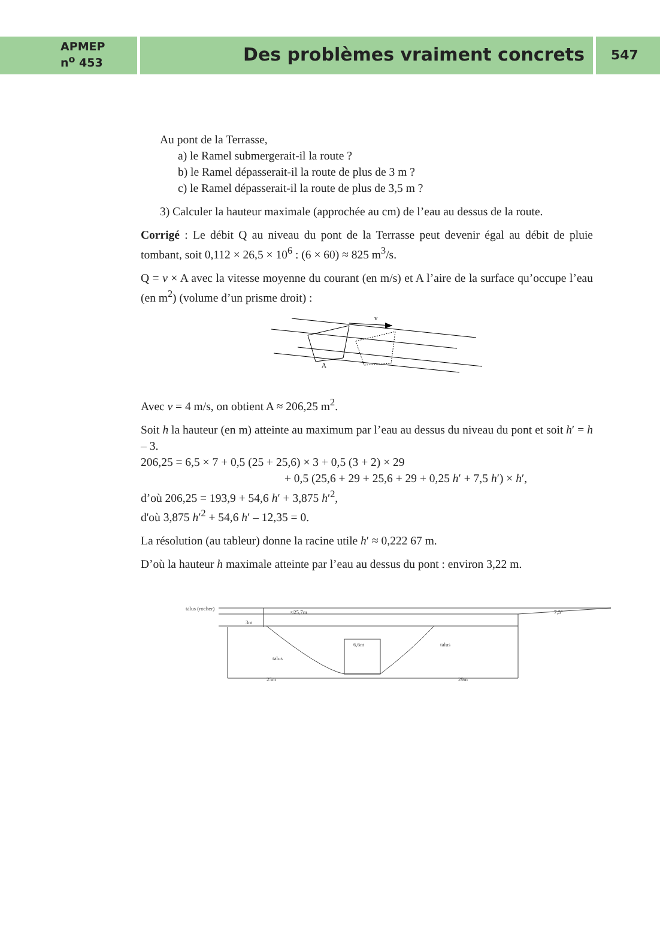APMEP
n<sup>o</sup> 453
Des problèmes vraiment concrets
547
Au pont de la Terrasse,
a) le Ramel submergerait-il la route ?
b) le Ramel dépasserait-il la route de plus de 3 m ?
c) le Ramel dépasserait-il la route de plus de 3,5 m ?
3) Calculer la hauteur maximale (approchée au cm) de l’eau au dessus de la route.
Corrigé : Le débit Q au niveau du pont de la Terrasse peut devenir égal au débit de pluie tombant, soit 0,112 × 26,5 × 10<sup>6</sup> : (6 × 60) ≈ 825 m<sup>3</sup>/s.
Q = v × A avec la vitesse moyenne du courant (en m/s) et A l’aire de la surface qu’occupe l’eau (en m<sup>2</sup>) (volume d’un prisme droit) :
v
A
Avec v = 4 m/s, on obtient A ≈ 206,25 m<sup>2</sup>.
Soit h la hauteur (en m) atteinte au maximum par l’eau au dessus du niveau du pont et soit h′ = h – 3.
206,25 = 6,5 × 7 + 0,5 (25 + 25,6) × 3 + 0,5 (3 + 2) × 29
+ 0,5 (25,6 + 29 + 25,6 + 29 + 0,25 h′ + 7,5 h′) × h′,
d’où 206,25 = 193,9 + 54,6 h′ + 3,875 h′<sup>2</sup>,
d'où 3,875 h′<sup>2</sup> + 54,6 h′ – 12,35 = 0.
La résolution (au tableur) donne la racine utile h′ ≈ 0,222 67 m.
D’où la hauteur h maximale atteinte par l’eau au dessus du pont : environ 3,22 m.
talus (rocher)
3m
≈25,7m
7,5°
6,6m
talus
talus
25m
29m